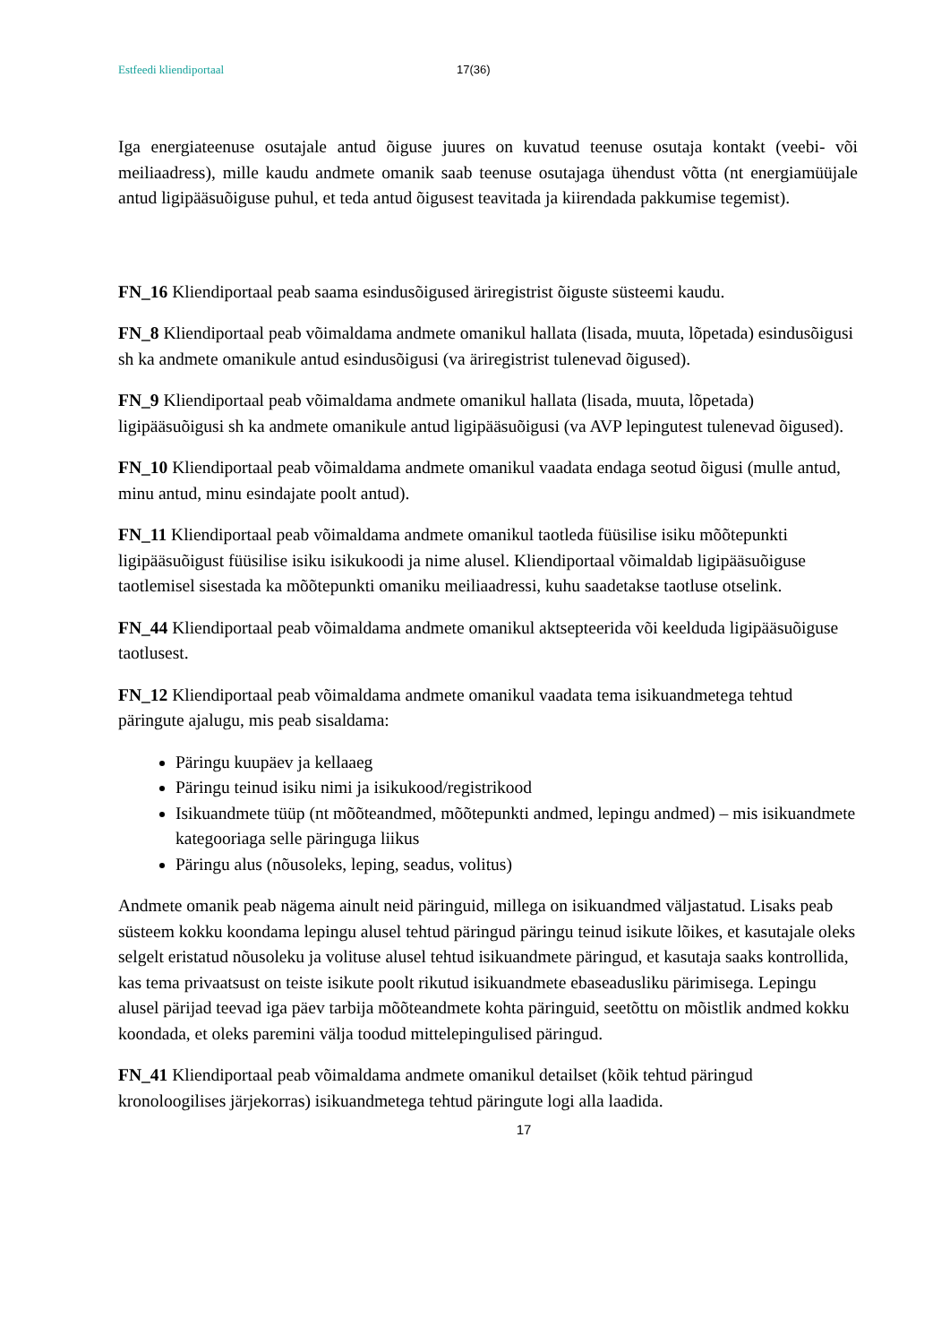Estfeedi kliendiportaal 17(36)
Iga energiateenuse osutajale antud õiguse juures on kuvatud teenuse osutaja kontakt (veebi- või meiliaadress), mille kaudu andmete omanik saab teenuse osutajaga ühendust võtta (nt energiamüüjale antud ligipääsuõiguse puhul, et teda antud õigusest teavitada ja kiirendada pakkumise tegemist).
FN_16 Kliendiportaal peab saama esindusõigused äriregistrist õiguste süsteemi kaudu.
FN_8 Kliendiportaal peab võimaldama andmete omanikul hallata (lisada, muuta, lõpetada) esindusõigusi sh ka andmete omanikule antud esindusõigusi (va äriregistrist tulenevad õigused).
FN_9 Kliendiportaal peab võimaldama andmete omanikul hallata (lisada, muuta, lõpetada) ligipääsuõigusi sh ka andmete omanikule antud ligipääsuõigusi (va AVP lepingutest tulenevad õigused).
FN_10 Kliendiportaal peab võimaldama andmete omanikul vaadata endaga seotud õigusi (mulle antud, minu antud, minu esindajate poolt antud).
FN_11 Kliendiportaal peab võimaldama andmete omanikul taotleda füüsilise isiku mõõtepunkti ligipääsuõigust füüsilise isiku isikukoodi ja nime alusel. Kliendiportaal võimaldab ligipääsuõiguse taotlemisel sisestada ka mõõtepunkti omaniku meiliaadressi, kuhu saadetakse taotluse otselink.
FN_44 Kliendiportaal peab võimaldama andmete omanikul aktsepteerida või keelduda ligipääsuõiguse taotlusest.
FN_12 Kliendiportaal peab võimaldama andmete omanikul vaadata tema isikuandmetega tehtud päringute ajalugu, mis peab sisaldama:
Päringu kuupäev ja kellaaeg
Päringu teinud isiku nimi ja isikukood/registrikood
Isikuandmete tüüp (nt mõõteandmed, mõõtepunkti andmed, lepingu andmed) – mis isikuandmete kategooriaga selle päringuga liikus
Päringu alus (nõusoleks, leping, seadus, volitus)
Andmete omanik peab nägema ainult neid päringuid, millega on isikuandmed väljastatud. Lisaks peab süsteem kokku koondama lepingu alusel tehtud päringud päringu teinud isikute lõikes, et kasutajale oleks selgelt eristatud nõusoleku ja volituse alusel tehtud isikuandmete päringud, et kasutaja saaks kontrollida, kas tema privaatsust on teiste isikute poolt rikutud isikuandmete ebaseadusliku pärimisega. Lepingu alusel pärijad teevad iga päev tarbija mõõteandmete kohta päringuid, seetõttu on mõistlik andmed kokku koondada, et oleks paremini välja toodud mittelepingulised päringud.
FN_41 Kliendiportaal peab võimaldama andmete omanikul detailset (kõik tehtud päringud kronoloogilises järjekorras) isikuandmetega tehtud päringute logi alla laadida.
17